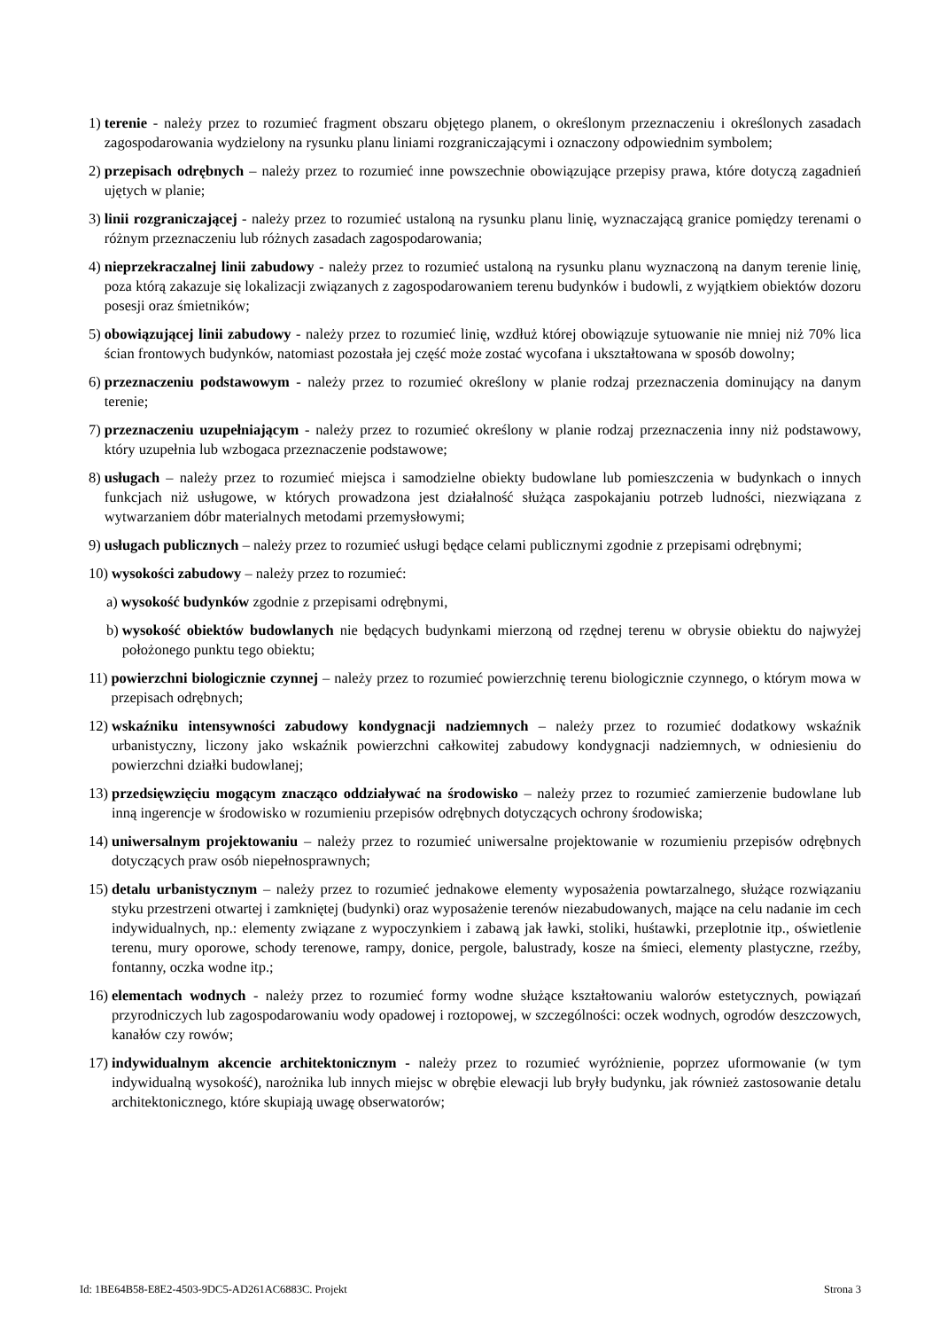1) terenie - należy przez to rozumieć fragment obszaru objętego planem, o określonym przeznaczeniu i określonych zasadach zagospodarowania wydzielony na rysunku planu liniami rozgraniczającymi i oznaczony odpowiednim symbolem;
2) przepisach odrębnych – należy przez to rozumieć inne powszechnie obowiązujące przepisy prawa, które dotyczą zagadnień ujętych w planie;
3) linii rozgraniczającej - należy przez to rozumieć ustaloną na rysunku planu linię, wyznaczającą granice pomiędzy terenami o różnym przeznaczeniu lub różnych zasadach zagospodarowania;
4) nieprzekraczalnej linii zabudowy - należy przez to rozumieć ustaloną na rysunku planu wyznaczoną na danym terenie linię, poza którą zakazuje się lokalizacji związanych z zagospodarowaniem terenu budynków i budowli, z wyjątkiem obiektów dozoru posesji oraz śmietników;
5) obowiązującej linii zabudowy - należy przez to rozumieć linię, wzdłuż której obowiązuje sytuowanie nie mniej niż 70% lica ścian frontowych budynków, natomiast pozostała jej część może zostać wycofana i ukształtowana w sposób dowolny;
6) przeznaczeniu podstawowym - należy przez to rozumieć określony w planie rodzaj przeznaczenia dominujący na danym terenie;
7) przeznaczeniu uzupełniającym - należy przez to rozumieć określony w planie rodzaj przeznaczenia inny niż podstawowy, który uzupełnia lub wzbogaca przeznaczenie podstawowe;
8) usługach – należy przez to rozumieć miejsca i samodzielne obiekty budowlane lub pomieszczenia w budynkach o innych funkcjach niż usługowe, w których prowadzona jest działalność służąca zaspokajaniu potrzeb ludności, niezwiązana z wytwarzaniem dóbr materialnych metodami przemysłowymi;
9) usługach publicznych – należy przez to rozumieć usługi będące celami publicznymi zgodnie z przepisami odrębnymi;
10) wysokości zabudowy – należy przez to rozumieć:
a) wysokość budynków zgodnie z przepisami odrębnymi,
b) wysokość obiektów budowlanych nie będących budynkami mierzoną od rzędnej terenu w obrysie obiektu do najwyżej położonego punktu tego obiektu;
11) powierzchni biologicznie czynnej – należy przez to rozumieć powierzchnię terenu biologicznie czynnego, o którym mowa w przepisach odrębnych;
12) wskaźniku intensywności zabudowy kondygnacji nadziemnych – należy przez to rozumieć dodatkowy wskaźnik urbanistyczny, liczony jako wskaźnik powierzchni całkowitej zabudowy kondygnacji nadziemnych, w odniesieniu do powierzchni działki budowlanej;
13) przedsięwzięciu mogącym znacząco oddziaływać na środowisko – należy przez to rozumieć zamierzenie budowlane lub inną ingerencje w środowisko w rozumieniu przepisów odrębnych dotyczących ochrony środowiska;
14) uniwersalnym projektowaniu – należy przez to rozumieć uniwersalne projektowanie w rozumieniu przepisów odrębnych dotyczących praw osób niepełnosprawnych;
15) detalu urbanistycznym – należy przez to rozumieć jednakowe elementy wyposażenia powtarzalnego, służące rozwiązaniu styku przestrzeni otwartej i zamkniętej (budynki) oraz wyposażenie terenów niezabudowanych, mające na celu nadanie im cech indywidualnych, np.: elementy związane z wypoczynkiem i zabawą jak ławki, stoliki, huśtawki, przeplotnie itp., oświetlenie terenu, mury oporowe, schody terenowe, rampy, donice, pergole, balustrady, kosze na śmieci, elementy plastyczne, rzeźby, fontanny, oczka wodne itp.;
16) elementach wodnych - należy przez to rozumieć formy wodne służące kształtowaniu walorów estetycznych, powiązań przyrodniczych lub zagospodarowaniu wody opadowej i roztopowej, w szczególności: oczek wodnych, ogrodów deszczowych, kanałów czy rowów;
17) indywidualnym akcencie architektonicznym - należy przez to rozumieć wyróżnienie, poprzez uformowanie (w tym indywidualną wysokość), narożnika lub innych miejsc w obrębie elewacji lub bryły budynku, jak również zastosowanie detalu architektonicznego, które skupiają uwagę obserwatorów;
Id: 1BE64B58-E8E2-4503-9DC5-AD261AC6883C. Projekt Strona 3